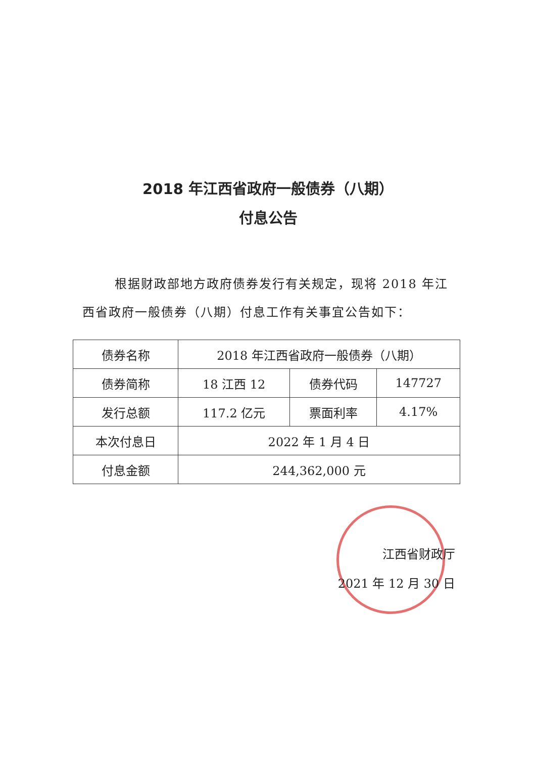2018 年江西省政府一般债券（八期）
付息公告
根据财政部地方政府债券发行有关规定，现将 2018 年江西省政府一般债券（八期）付息工作有关事宜公告如下：
| 债券名称 | 2018 年江西省政府一般债券（八期） | | |
| 债券简称 | 18 江西 12 | 债券代码 | 147727 |
| 发行总额 | 117.2 亿元 | 票面利率 | 4.17% |
| 本次付息日 | 2022 年 1 月 4 日 | | |
| 付息金额 | 244,362,000 元 | | |
江西省财政厅
2021 年 12 月 30 日